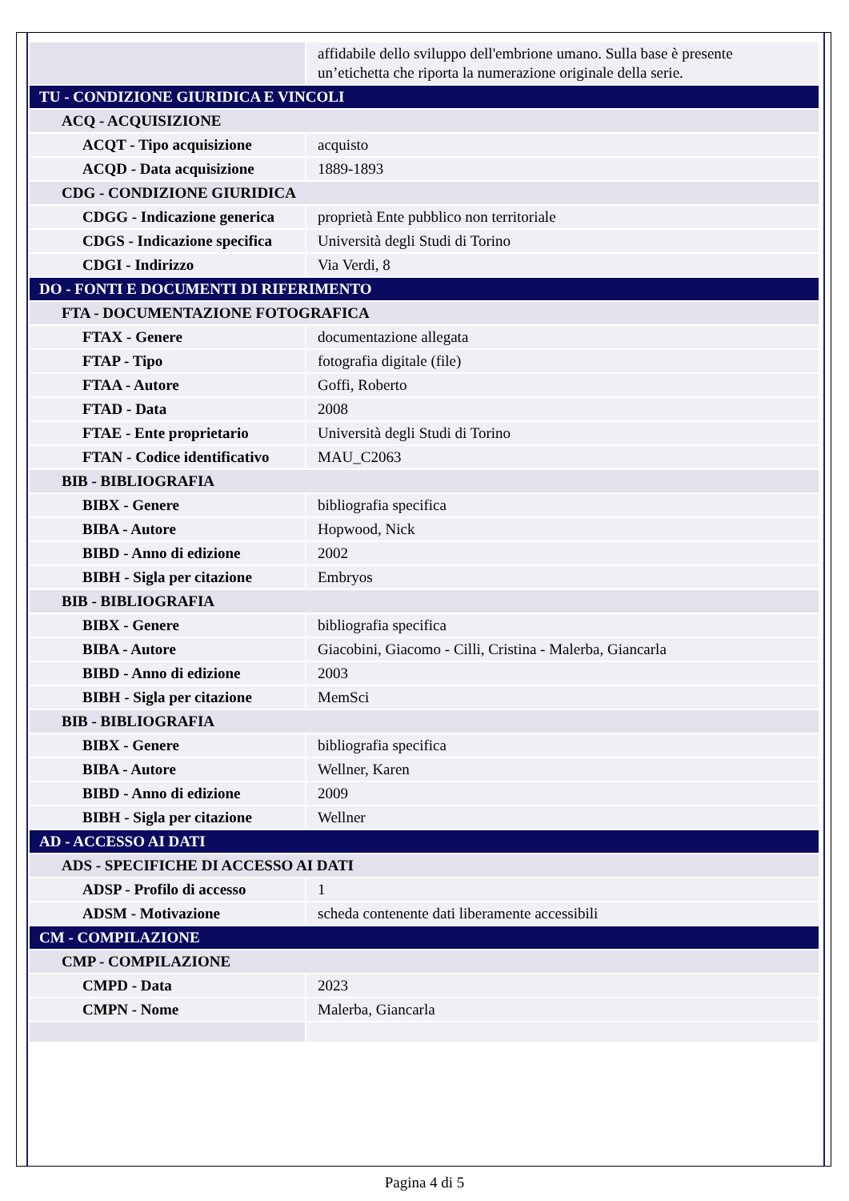| | affidabile dello sviluppo dell'embrione umano. Sulla base è presente un’etichetta che riporta la numerazione originale della serie. |
| TU - CONDIZIONE GIURIDICA E VINCOLI | |
| ACQ - ACQUISIZIONE | |
| ACQT - Tipo acquisizione | acquisto |
| ACQD - Data acquisizione | 1889-1893 |
| CDG - CONDIZIONE GIURIDICA | |
| CDGG - Indicazione generica | proprietà Ente pubblico non territoriale |
| CDGS - Indicazione specifica | Università degli Studi di Torino |
| CDGI - Indirizzo | Via Verdi, 8 |
| DO - FONTI E DOCUMENTI DI RIFERIMENTO | |
| FTA - DOCUMENTAZIONE FOTOGRAFICA | |
| FTAX - Genere | documentazione allegata |
| FTAP - Tipo | fotografia digitale (file) |
| FTAA - Autore | Goffi, Roberto |
| FTAD - Data | 2008 |
| FTAE - Ente proprietario | Università degli Studi di Torino |
| FTAN - Codice identificativo | MAU_C2063 |
| BIB - BIBLIOGRAFIA | |
| BIBX - Genere | bibliografia specifica |
| BIBA - Autore | Hopwood, Nick |
| BIBD - Anno di edizione | 2002 |
| BIBH - Sigla per citazione | Embryos |
| BIB - BIBLIOGRAFIA | |
| BIBX - Genere | bibliografia specifica |
| BIBA - Autore | Giacobini, Giacomo - Cilli, Cristina - Malerba, Giancarla |
| BIBD - Anno di edizione | 2003 |
| BIBH - Sigla per citazione | MemSci |
| BIB - BIBLIOGRAFIA | |
| BIBX - Genere | bibliografia specifica |
| BIBA - Autore | Wellner, Karen |
| BIBD - Anno di edizione | 2009 |
| BIBH - Sigla per citazione | Wellner |
| AD - ACCESSO AI DATI | |
| ADS - SPECIFICHE DI ACCESSO AI DATI | |
| ADSP - Profilo di accesso | 1 |
| ADSM - Motivazione | scheda contenente dati liberamente accessibili |
| CM - COMPILAZIONE | |
| CMP - COMPILAZIONE | |
| CMPD - Data | 2023 |
| CMPN - Nome | Malerba, Giancarla |
Pagina 4 di 5